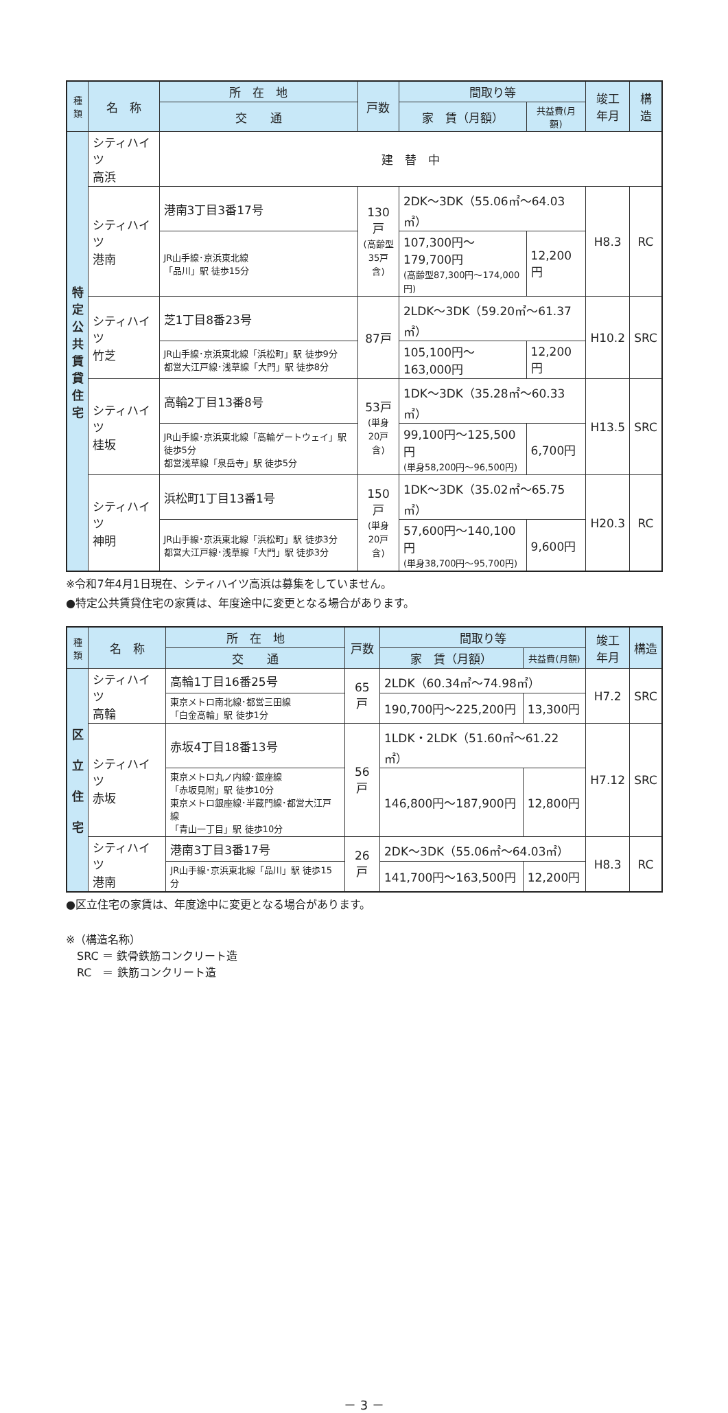| 種 類 | 名 称 | 所 在 地 | 戸数 | 間取り等 | | 竣工 年月 | 構造 |
| --- | --- | --- | --- | --- | --- | --- | --- |
| | | 交 通 | | 家 賃（月額） | 共益費(月額) | | |
| 特 定 公 共 賃 貸 住 宅 | シティハイツ 高浜 | 建 替 中 | | | | | |
| | シティハイツ 港南 | 港南3丁目3番17号 | 130戸 (高齢型 35戸含) | 2DK～3DK（55.06㎡～64.03㎡） | | H8.3 | RC |
| | | JR山手線･京浜東北線 「品川」駅 徒歩15分 | | 107,300円～179,700円 (高齢型87,300円～174,000円) | 12,200円 | | |
| | シティハイツ 竹芝 | 芝1丁目8番23号 | 87戸 | 2LDK～3DK（59.20㎡～61.37㎡） | | H10.2 | SRC |
| | | JR山手線･京浜東北線「浜松町」駅 徒歩9分 都営大江戸線･浅草線「大門」駅 徒歩8分 | | 105,100円～163,000円 | 12,200円 | | |
| | シティハイツ 桂坂 | 高輪2丁目13番8号 | 53戸 (単身 20戸含) | 1DK～3DK（35.28㎡～60.33㎡） | | H13.5 | SRC |
| | | JR山手線･京浜東北線「高輪ゲートウェイ」駅 徒歩5分 都営浅草線「泉岳寺」駅 徒歩5分 | | 99,100円～125,500円 (単身58,200円～96,500円) | 6,700円 | | |
| | シティハイツ 神明 | 浜松町1丁目13番1号 | 150戸 (単身 20戸含) | 1DK～3DK（35.02㎡～65.75㎡） | | H20.3 | RC |
| | | JR山手線･京浜東北線「浜松町」駅 徒歩3分 都営大江戸線･浅草線「大門」駅 徒歩3分 | | 57,600円～140,100円 (単身38,700円～95,700円) | 9,600円 | | |
※令和7年4月1日現在、シティハイツ高浜は募集をしていません。
●特定公共賃貸住宅の家賃は、年度途中に変更となる場合があります。
| 種 類 | 名 称 | 所 在 地 | 戸数 | 間取り等 | | 竣工 年月 | 構造 |
| --- | --- | --- | --- | --- | --- | --- | --- |
| | | 交 通 | | 家 賃（月額） | 共益費(月額) | | |
| 区 立 住 宅 | シティハイツ 高輪 | 高輪1丁目16番25号 | 65戸 | 2LDK（60.34㎡～74.98㎡） | | H7.2 | SRC |
| | | 東京メトロ南北線･都営三田線 「白金高輪」駅 徒歩1分 | | 190,700円～225,200円 | 13,300円 | | |
| | シティハイツ 赤坂 | 赤坂4丁目18番13号 | 56戸 | 1LDK・2LDK（51.60㎡～61.22㎡） | | H7.12 | SRC |
| | | 東京メトロ丸ノ内線･銀座線 「赤坂見附」駅 徒歩10分 東京メトロ銀座線･半蔵門線･都営大江戸線 「青山一丁目」駅 徒歩10分 | | 146,800円～187,900円 | 12,800円 | | |
| | シティハイツ 港南 | 港南3丁目3番17号 | 26戸 | 2DK～3DK（55.06㎡～64.03㎡） | | H8.3 | RC |
| | | JR山手線･京浜東北線「品川」駅 徒歩15分 | | 141,700円～163,500円 | 12,200円 | | |
●区立住宅の家賃は、年度途中に変更となる場合があります。
※（構造名称）
　SRC ＝ 鉄骨鉄筋コンクリート造
　RC　＝ 鉄筋コンクリート造
－ 3 －